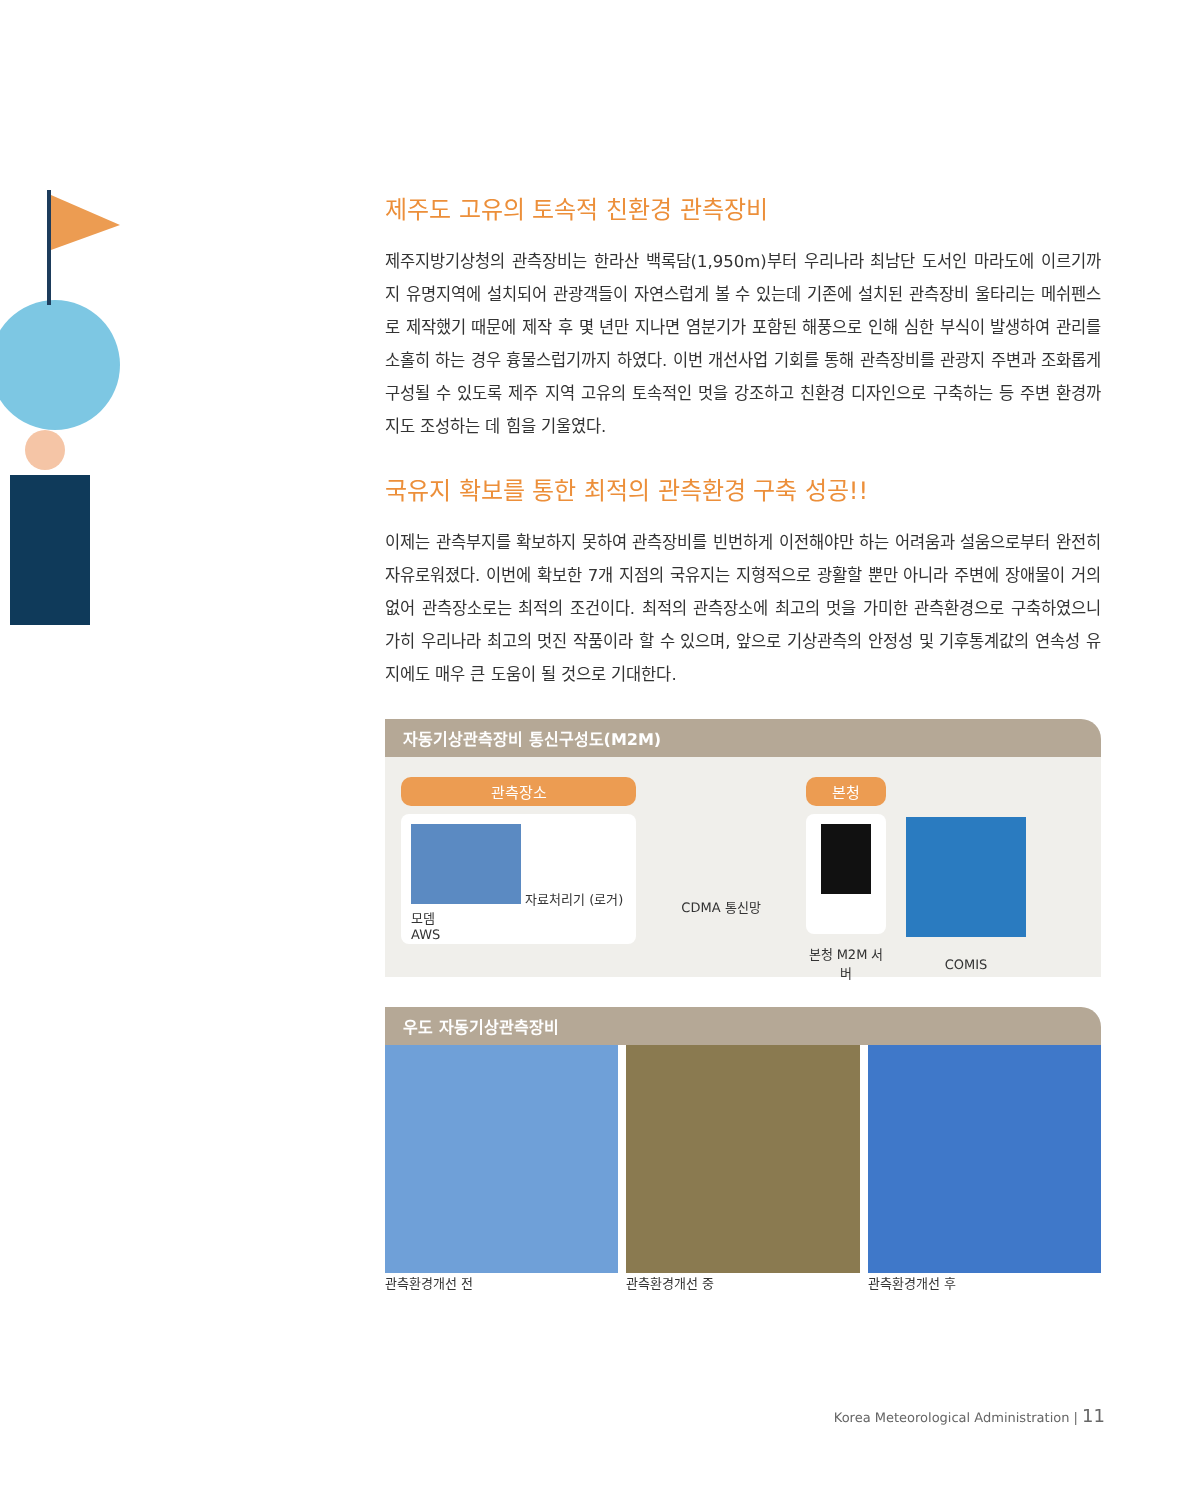제주도 고유의 토속적 친환경 관측장비
제주지방기상청의 관측장비는 한라산 백록담(1,950m)부터 우리나라 최남단 도서인 마라도에 이르기까지 유명지역에 설치되어 관광객들이 자연스럽게 볼 수 있는데 기존에 설치된 관측장비 울타리는 메쉬펜스로 제작했기 때문에 제작 후 몇 년만 지나면 염분기가 포함된 해풍으로 인해 심한 부식이 발생하여 관리를 소홀히 하는 경우 흉물스럽기까지 하였다. 이번 개선사업 기회를 통해 관측장비를 관광지 주변과 조화롭게 구성될 수 있도록 제주 지역 고유의 토속적인 멋을 강조하고 친환경 디자인으로 구축하는 등 주변 환경까지도 조성하는 데 힘을 기울였다.
국유지 확보를 통한 최적의 관측환경 구축 성공!!
이제는 관측부지를 확보하지 못하여 관측장비를 빈번하게 이전해야만 하는 어려움과 설움으로부터 완전히 자유로워졌다. 이번에 확보한 7개 지점의 국유지는 지형적으로 광활할 뿐만 아니라 주변에 장애물이 거의 없어 관측장소로는 최적의 조건이다. 최적의 관측장소에 최고의 멋을 가미한 관측환경으로 구축하였으니 가히 우리나라 최고의 멋진 작품이라 할 수 있으며, 앞으로 기상관측의 안정성 및 기후통계값의 연속성 유지에도 매우 큰 도움이 될 것으로 기대한다.
자동기상관측장비 통신구성도(M2M)
관측장소
자료처리기 (로거) 모뎀
AWS
CDMA 통신망
본청
본청 M2M 서버
COMIS
우도 자동기상관측장비
관측환경개선 전 관측환경개선 중 관측환경개선 후
Korea Meteorological Administration | 11